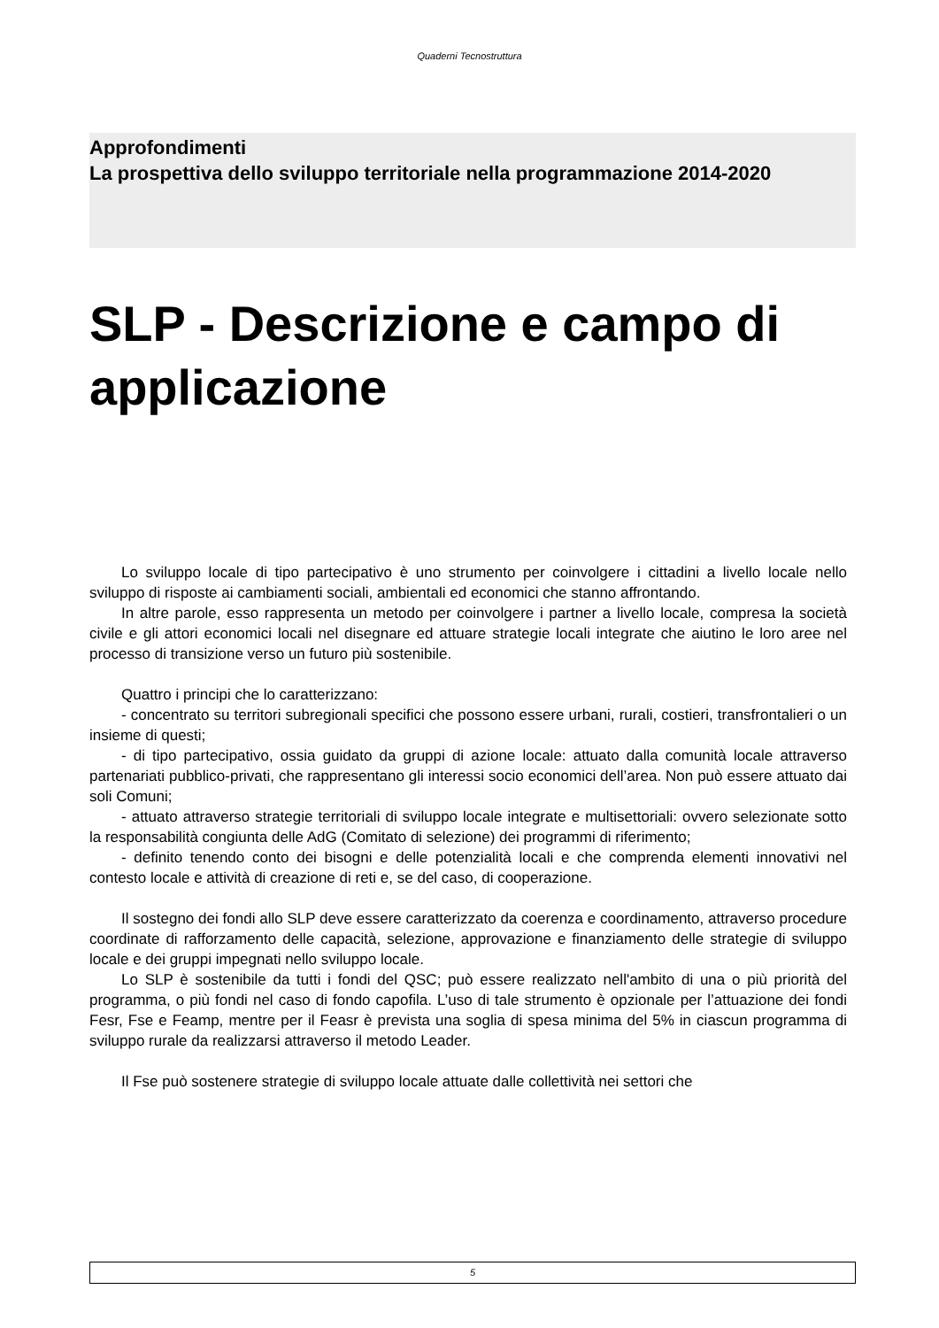Quaderni Tecnostruttura
Approfondimenti
La prospettiva dello sviluppo territoriale nella programmazione 2014-2020
SLP - Descrizione e campo di applicazione
Lo sviluppo locale di tipo partecipativo è uno strumento per coinvolgere i cittadini a livello locale nello sviluppo di risposte ai cambiamenti sociali, ambientali ed economici che stanno affrontando.
In altre parole, esso rappresenta un metodo per coinvolgere i partner a livello locale, compresa la società civile e gli attori economici locali nel disegnare ed attuare strategie locali integrate che aiutino le loro aree nel processo di transizione verso un futuro più sostenibile.
Quattro i principi che lo caratterizzano:
- concentrato su territori subregionali specifici che possono essere urbani, rurali, costieri, transfrontalieri o un insieme di questi;
- di tipo partecipativo, ossia guidato da gruppi di azione locale: attuato dalla comunità locale attraverso partenariati pubblico-privati, che rappresentano gli interessi socio economici dell’area. Non può essere attuato dai soli Comuni;
- attuato attraverso strategie territoriali di sviluppo locale integrate e multisettoriali: ovvero selezionate sotto la responsabilità congiunta delle AdG (Comitato di selezione) dei programmi di riferimento;
- definito tenendo conto dei bisogni e delle potenzialità locali e che comprenda elementi innovativi nel contesto locale e attività di creazione di reti e, se del caso, di cooperazione.
Il sostegno dei fondi allo SLP deve essere caratterizzato da coerenza e coordinamento, attraverso procedure coordinate di rafforzamento delle capacità, selezione, approvazione e finanziamento delle strategie di sviluppo locale e dei gruppi impegnati nello sviluppo locale.
Lo SLP è sostenibile da tutti i fondi del QSC; può essere realizzato nell'ambito di una o più priorità del programma, o più fondi nel caso di fondo capofila. L’uso di tale strumento è opzionale per l’attuazione dei fondi Fesr, Fse e Feamp, mentre per il Feasr è prevista una soglia di spesa minima del 5% in ciascun programma di sviluppo rurale da realizzarsi attraverso il metodo Leader.
Il Fse può sostenere strategie di sviluppo locale attuate dalle collettività nei settori che
5